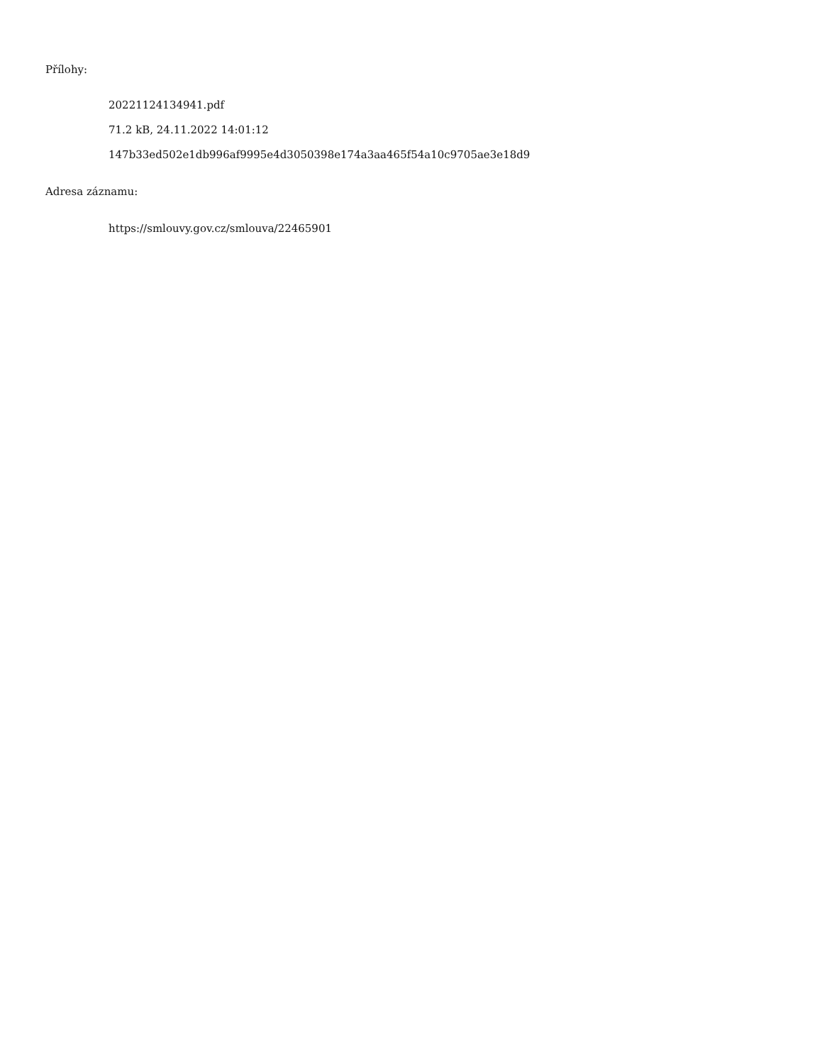Přílohy:
20221124134941.pdf
71.2 kB, 24.11.2022 14:01:12
147b33ed502e1db996af9995e4d3050398e174a3aa465f54a10c9705ae3e18d9
Adresa záznamu:
https://smlouvy.gov.cz/smlouva/22465901